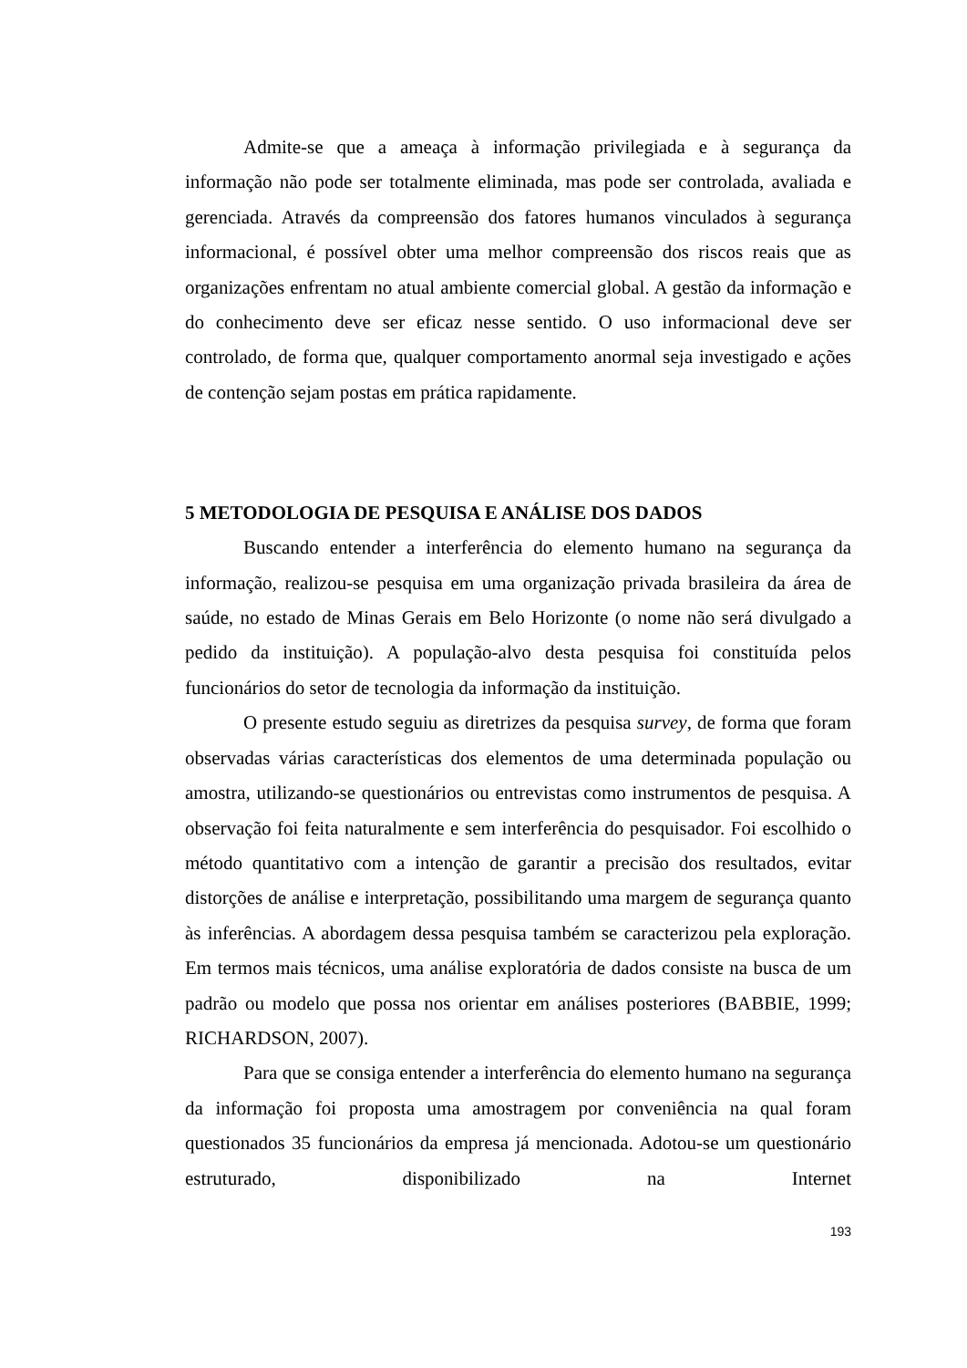Admite-se que a ameaça à informação privilegiada e à segurança da informação não pode ser totalmente eliminada, mas pode ser controlada, avaliada e gerenciada. Através da compreensão dos fatores humanos vinculados à segurança informacional, é possível obter uma melhor compreensão dos riscos reais que as organizações enfrentam no atual ambiente comercial global. A gestão da informação e do conhecimento deve ser eficaz nesse sentido. O uso informacional deve ser controlado, de forma que, qualquer comportamento anormal seja investigado e ações de contenção sejam postas em prática rapidamente.
5 METODOLOGIA DE PESQUISA E ANÁLISE DOS DADOS
Buscando entender a interferência do elemento humano na segurança da informação, realizou-se pesquisa em uma organização privada brasileira da área de saúde, no estado de Minas Gerais em Belo Horizonte (o nome não será divulgado a pedido da instituição). A população-alvo desta pesquisa foi constituída pelos funcionários do setor de tecnologia da informação da instituição.
O presente estudo seguiu as diretrizes da pesquisa survey, de forma que foram observadas várias características dos elementos de uma determinada população ou amostra, utilizando-se questionários ou entrevistas como instrumentos de pesquisa. A observação foi feita naturalmente e sem interferência do pesquisador. Foi escolhido o método quantitativo com a intenção de garantir a precisão dos resultados, evitar distorções de análise e interpretação, possibilitando uma margem de segurança quanto às inferências. A abordagem dessa pesquisa também se caracterizou pela exploração. Em termos mais técnicos, uma análise exploratória de dados consiste na busca de um padrão ou modelo que possa nos orientar em análises posteriores (BABBIE, 1999; RICHARDSON, 2007).
Para que se consiga entender a interferência do elemento humano na segurança da informação foi proposta uma amostragem por conveniência na qual foram questionados 35 funcionários da empresa já mencionada. Adotou-se um questionário estruturado, disponibilizado na Internet
193